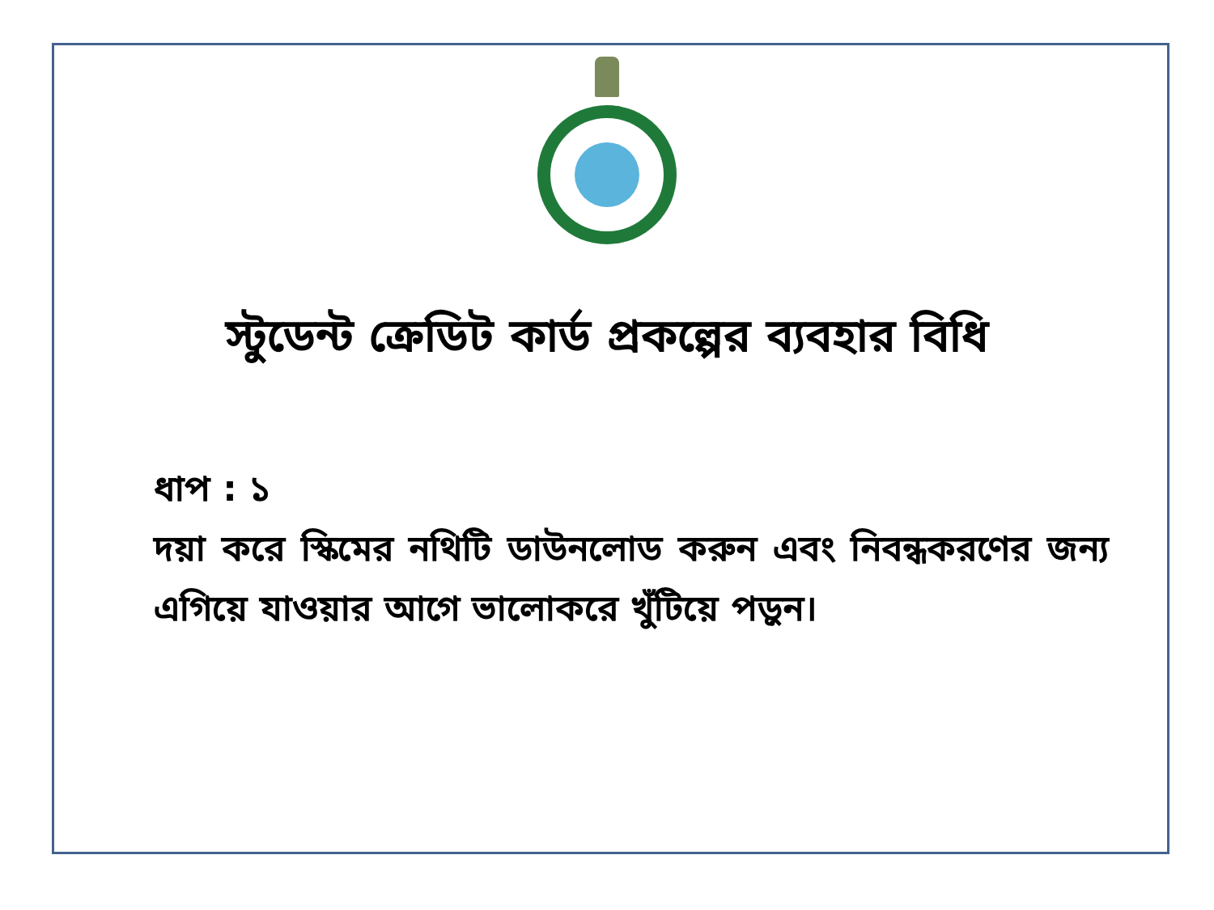স্টুডেন্ট ক্রেডিট কার্ড প্রকল্পের ব্যবহার বিধি
ধাপ : ১
দয়া করে স্কিমের নথিটি ডাউনলোড করুন এবং নিবন্ধকরণের জন্য এগিয়ে যাওয়ার আগে ভালোকরে খুঁটিয়ে পড়ুন।